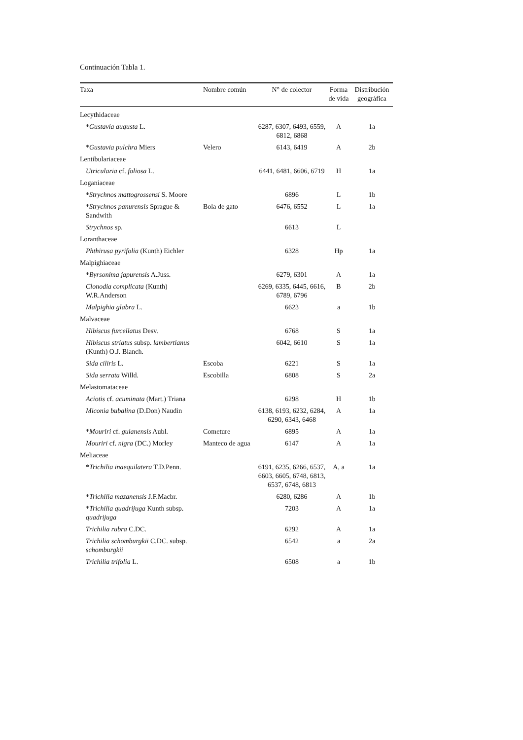Continuación Tabla 1.
| Taxa | Nombre común | N° de colector | Forma de vida | Distribución geográfica |
| --- | --- | --- | --- | --- |
| Lecythidaceae | | | | |
| * Gustavia augusta L. | | 6287, 6307, 6493, 6559, 6812, 6868 | A | 1a |
| * Gustavia pulchra Miers | Velero | 6143, 6419 | A | 2b |
| Lentibulariaceae | | | | |
| Utricularia cf. foliosa L. | | 6441, 6481, 6606, 6719 | H | 1a |
| Loganiaceae | | | | |
| * Strychnos mattogrossensi S. Moore | | 6896 | L | 1b |
| * Strychnos panurensis Sprague & Sandwith | Bola de gato | 6476, 6552 | L | 1a |
| Strychnos sp. | | 6613 | L | |
| Loranthaceae | | | | |
| Phthirusa pyrifolia (Kunth) Eichler | | 6328 | Hp | 1a |
| Malpighiaceae | | | | |
| * Byrsonima japurensis A.Juss. | | 6279, 6301 | A | 1a |
| Clonodia complicata (Kunth) W.R.Anderson | | 6269, 6335, 6445, 6616, 6789, 6796 | B | 2b |
| Malpighia glabra L. | | 6623 | a | 1b |
| Malvaceae | | | | |
| Hibiscus furcellatus Desv. | | 6768 | S | 1a |
| Hibiscus striatus subsp. lambertianus (Kunth) O.J. Blanch. | | 6042, 6610 | S | 1a |
| Sida ciliris L. | Escoba | 6221 | S | 1a |
| Sida serrata Willd. | Escobilla | 6808 | S | 2a |
| Melastomataceae | | | | |
| Aciotis cf. acuminata (Mart.) Triana | | 6298 | H | 1b |
| Miconia bubalina (D.Don) Naudin | | 6138, 6193, 6232, 6284, 6290, 6343, 6468 | A | 1a |
| * Mouriri cf. guianensis Aubl. | Cometure | 6895 | A | 1a |
| Mouriri cf. nigra (DC.) Morley | Manteco de agua | 6147 | A | 1a |
| Meliaceae | | | | |
| * Trichilia inaequilatera T.D.Penn. | | 6191, 6235, 6266, 6537, 6603, 6605, 6748, 6813, 6537, 6748, 6813 | A, a | 1a |
| * Trichilia mazanensis J.F.Macbr. | | 6280, 6286 | A | 1b |
| * Trichilia quadrijuga Kunth subsp. quadrijuga | | 7203 | A | 1a |
| Trichilia rubra C.DC. | | 6292 | A | 1a |
| Trichilia schomburgkii C.DC. subsp. schomburgkii | | 6542 | a | 2a |
| Trichilia trifolia L. | | 6508 | a | 1b |